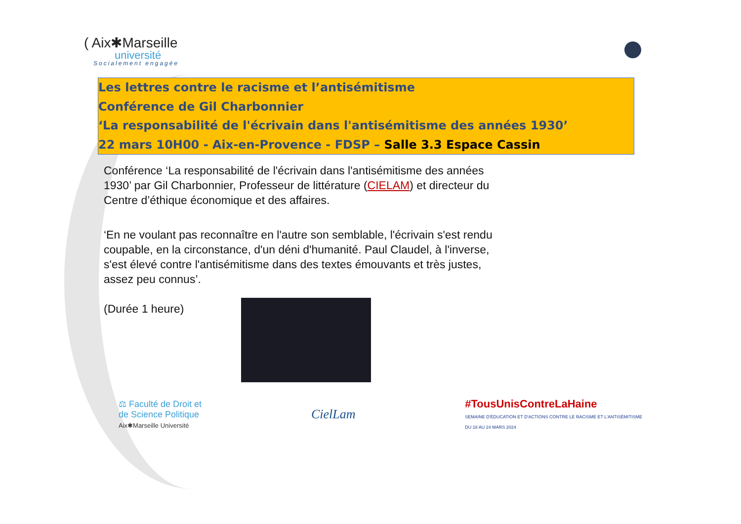( Aix✱Marseille
université
Socialement engagée
Les lettres contre le racisme et l’antisémitisme
Conférence de Gil Charbonnier
‘La responsabilité de l'écrivain dans l'antisémitisme des années 1930’
22 mars 10H00 - Aix-en-Provence - FDSP – Salle 3.3 Espace Cassin
Conférence ‘La responsabilité de l'écrivain dans l'antisémitisme des années 1930’ par Gil Charbonnier, Professeur de littérature (CIELAM) et directeur du Centre d’éthique économique et des affaires.
‘En ne voulant pas reconnaître en l'autre son semblable, l'écrivain s'est rendu coupable, en la circonstance, d'un déni d'humanité. Paul Claudel, à l'inverse, s'est élevé contre l'antisémitisme dans des textes émouvants et très justes, assez peu connus’.
(Durée 1 heure)
⚖ Faculté de Droit et
de Science Politique
Aix✱Marseille Université
CielLam
#TousUnisContreLaHaine
SEMAINE D'ÉDUCATION ET D'ACTIONS CONTRE LE RACISME ET L'ANTISÉMITISME
DU 18 AU 24 MARS 2024